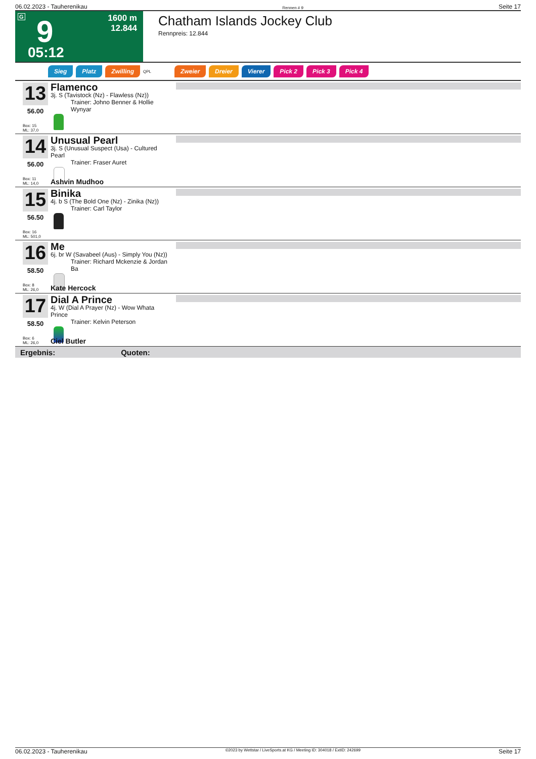06.02.2023 - Tauherenikau Rennen # 9 Seite 17
G 9 1600 m
12.844
05:12
Chatham Islands Jockey Club
Rennpreis: 12.844
Sieg Platz Zwilling QPL Zweier Dreier Vierer Pick 2 Pick 3 Pick 4
13
56.00
Box: 15
ML: 37,0
Flamenco
3j. S (Tavistock (Nz) - Flawless (Nz))
Trainer: Johno Benner & Hollie Wynyar
14
56.00
Box: 11
ML: 14,0
Unusual Pearl
3j. S (Unusual Suspect (Usa) - Cultured Pearl
Trainer: Fraser Auret
Ashvin Mudhoo
15
56.50
Box: 16
ML: 501,0
Binika
4j. b S (The Bold One (Nz) - Zinika (Nz))
Trainer: Carl Taylor
16
58.50
Box: 8
ML: 26,0
Me
6j. br W (Savabeel (Aus) - Simply You (Nz))
Trainer: Richard Mckenzie & Jordan Ba
Kate Hercock
17
58.50
Box: 6
ML: 26,0
Dial A Prince
4j. W (Dial A Prayer (Nz) - Wow Whata Prince
Trainer: Kelvin Peterson
Ciel Butler
Ergebnis: Quoten:
06.02.2023 - Tauherenikau ©2023 by Wettstar / LiveSports.at KG / Meeting ID: 304018 / ExtID: 242699 Seite 17